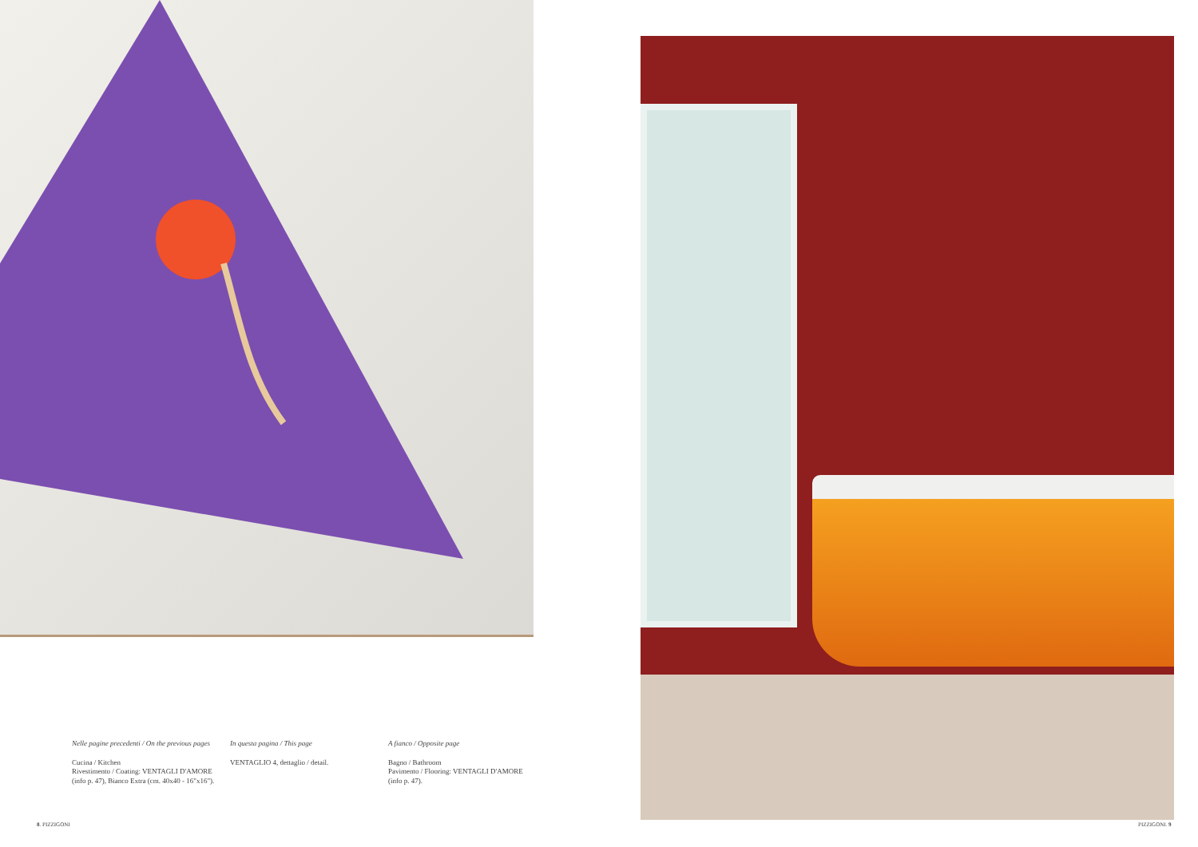Nelle pagine precedenti / On the previous pages
Cucina / Kitchen
Rivestimento / Coating: VENTAGLI D'AMORE
(info p. 47), Bianco Extra (cm. 40x40 - 16"x16").
In questa pagina / This page
VENTAGLIO 4, dettaglio / detail.
A fianco / Opposite page
Bagno / Bathroom
Pavimento / Flooring: VENTAGLI D'AMORE
(info p. 47).
8. PIZZIGONI
PIZZIGONI. 9